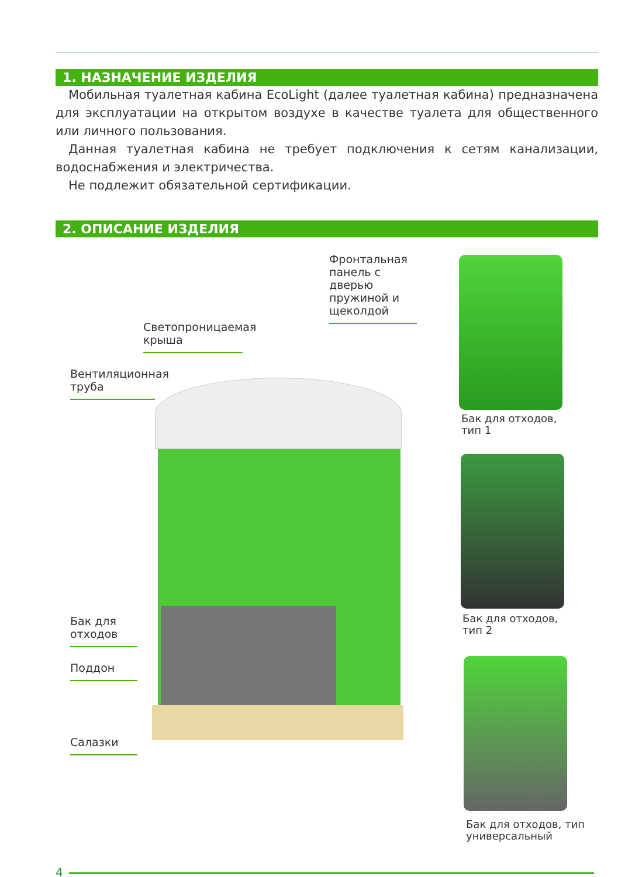1. НАЗНАЧЕНИЕ ИЗДЕЛИЯ
Мобильная туалетная кабина EcoLight (далее туалетная кабина) предназначена для эксплуатации на открытом воздухе в качестве туалета для общественного или личного пользования.
Данная туалетная кабина не требует подключения к сетям канализации, водоснабжения и электричества.
Не подлежит обязательной сертификации.
2. ОПИСАНИЕ ИЗДЕЛИЯ
Фронтальная панель с дверью пружиной и щеколдой
Светопроницаемая крыша
Вентиляционная труба
Бак для отходов
Поддон
Салазки
Бак для отходов,
тип 1
Бак для отходов,
тип 2
Бак для отходов, тип
универсальный
4